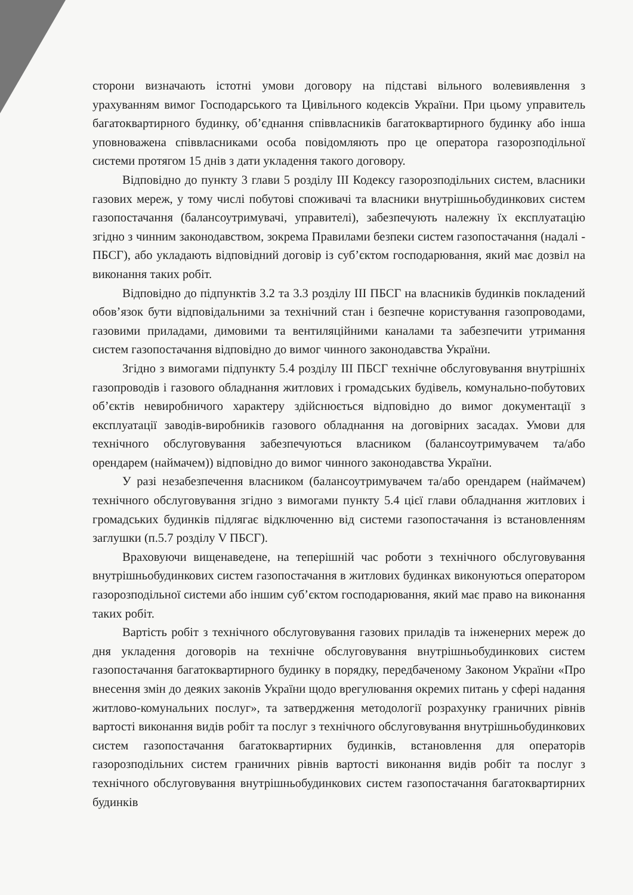сторони визначають істотні умови договору на підставі вільного волевиявлення з урахуванням вимог Господарського та Цивільного кодексів України. При цьому управитель багатоквартирного будинку, об’єднання співвласників багатоквартирного будинку або інша уповноважена співвласниками особа повідомляють про це оператора газорозподільної системи протягом 15 днів з дати укладення такого договору.
Відповідно до пункту 3 глави 5 розділу III Кодексу газорозподільних систем, власники газових мереж, у тому числі побутові споживачі та власники внутрішньобудинкових систем газопостачання (балансоутримувачі, управителі), забезпечують належну їх експлуатацію згідно з чинним законодавством, зокрема Правилами безпеки систем газопостачання (надалі - ПБСГ), або укладають відповідний договір із суб’єктом господарювання, який має дозвіл на виконання таких робіт.
Відповідно до підпунктів 3.2 та 3.3 розділу III ПБСГ на власників будинків покладений обов’язок бути відповідальними за технічний стан і безпечне користування газопроводами, газовими приладами, димовими та вентиляційними каналами та забезпечити утримання систем газопостачання відповідно до вимог чинного законодавства України.
Згідно з вимогами підпункту 5.4 розділу III ПБСГ технічне обслуговування внутрішніх газопроводів і газового обладнання житлових і громадських будівель, комунально-побутових об’єктів невиробничого характеру здійснюється відповідно до вимог документації з експлуатації заводів-виробників газового обладнання на договірних засадах. Умови для технічного обслуговування забезпечуються власником (балансоутримувачем та/або орендарем (наймачем)) відповідно до вимог чинного законодавства України.
У разі незабезпечення власником (балансоутримувачем та/або орендарем (наймачем) технічного обслуговування згідно з вимогами пункту 5.4 цієї глави обладнання житлових і громадських будинків підлягає відключенню від системи газопостачання із встановленням заглушки (п.5.7 розділу V ПБСГ).
Враховуючи вищенаведене, на теперішній час роботи з технічного обслуговування внутрішньобудинкових систем газопостачання в житлових будинках виконуються оператором газорозподільної системи або іншим суб’єктом господарювання, який має право на виконання таких робіт.
Вартість робіт з технічного обслуговування газових приладів та інженерних мереж до дня укладення договорів на технічне обслуговування внутрішньобудинкових систем газопостачання багатоквартирного будинку в порядку, передбаченому Законом України «Про внесення змін до деяких законів України щодо врегулювання окремих питань у сфері надання житлово-комунальних послуг», та затвердження методології розрахунку граничних рівнів вартості виконання видів робіт та послуг з технічного обслуговування внутрішньобудинкових систем газопостачання багатоквартирних будинків, встановлення для операторів газорозподільних систем граничних рівнів вартості виконання видів робіт та послуг з технічного обслуговування внутрішньобудинкових систем газопостачання багатоквартирних будинків